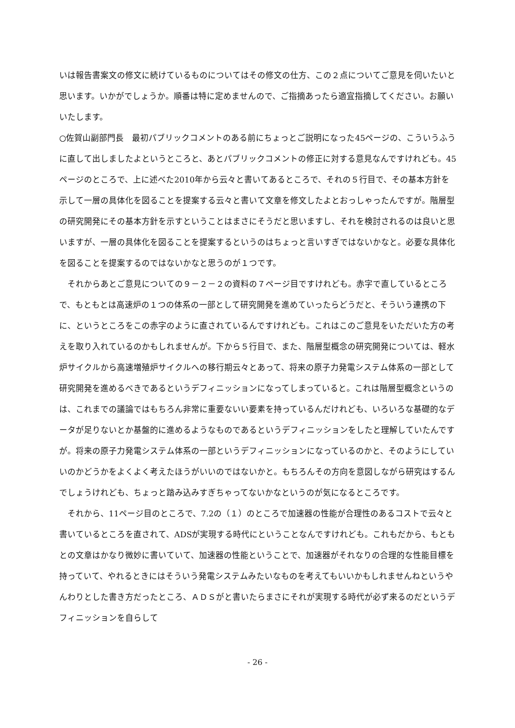いは報告書案文の修文に続けているものについてはその修文の仕方、この２点についてご意見を伺いたいと思います。いかがでしょうか。順番は特に定めませんので、ご指摘あったら適宜指摘してください。お願いいたします。
○佐賀山副部門長　最初パブリックコメントのある前にちょっとご説明になった45ページの、こういうふうに直して出しましたよというところと、あとパブリックコメントの修正に対する意見なんですけれども。45ページのところで、上に述べた2010年から云々と書いてあるところで、それの５行目で、その基本方針を示して一層の具体化を図ることを提案する云々と書いて文章を修文したよとおっしゃったんですが。階層型の研究開発にその基本方針を示すということはまさにそうだと思いますし、それを検討されるのは良いと思いますが、一層の具体化を図ることを提案するというのはちょっと言いすぎではないかなと。必要な具体化を図ることを提案するのではないかなと思うのが１つです。
それからあとご意見についての９－２－２の資料の７ページ目ですけれども。赤字で直しているところで、もともとは高速炉の１つの体系の一部として研究開発を進めていったらどうだと、そういう連携の下に、というところをこの赤字のように直されているんですけれども。これはこのご意見をいただいた方の考えを取り入れているのかもしれませんが。下から５行目で、また、階層型概念の研究開発については、軽水炉サイクルから高速増殖炉サイクルへの移行期云々とあって、将来の原子力発電システム体系の一部として研究開発を進めるべきであるというデフィニッションになってしまっていると。これは階層型概念というのは、これまでの議論ではもちろん非常に重要ないい要素を持っているんだけれども、いろいろな基礎的なデータが足りないとか基盤的に進めるようなものであるというデフィニッションをしたと理解していたんですが。将来の原子力発電システム体系の一部というデフィニッションになっているのかと、そのようにしていいのかどうかをよくよく考えたほうがいいのではないかと。もちろんその方向を意図しながら研究はするんでしょうけれども、ちょっと踏み込みすぎちゃってないかなというのが気になるところです。
それから、11ページ目のところで、7.2の（１）のところで加速器の性能が合理性のあるコストで云々と書いているところを直されて、ADSが実現する時代にということなんですけれども。これもだから、もともとの文章はかなり微妙に書いていて、加速器の性能ということで、加速器がそれなりの合理的な性能目標を持っていて、やれるときにはそういう発電システムみたいなものを考えてもいいかもしれませんねというやんわりとした書き方だったところ、ＡＤＳがと書いたらまさにそれが実現する時代が必ず来るのだというデフィニッションを自らして
- 26 -